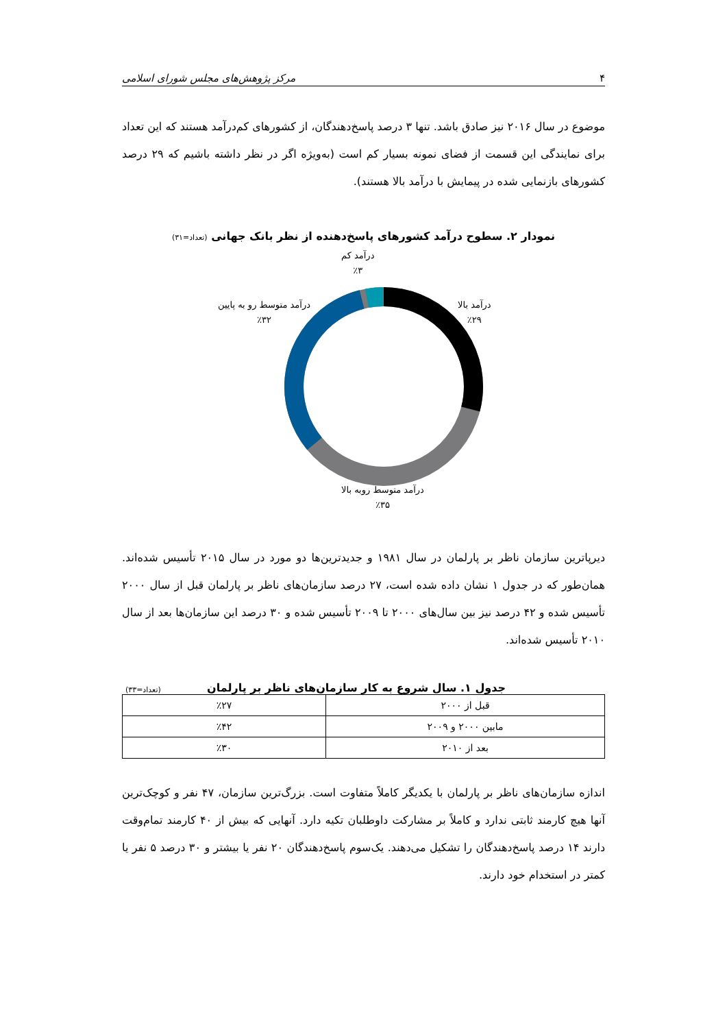۴ مرکز پژوهش‌های مجلس شورای اسلامی
موضوع در سال ۲۰۱۶ نیز صادق باشد. تنها ۳ درصد پاسخ‌دهندگان، از کشورهای کم‌درآمد هستند که این تعداد برای نمایندگی این قسمت از فضای نمونه بسیار کم است (به‌ویژه اگر در نظر داشته باشیم که ۲۹ درصد کشورهای بازنمایی شده در پیمایش با درآمد بالا هستند).
نمودار ۲. سطوح درآمد کشورهای پاسخ‌دهنده از نظر بانک جهانی (تعداد=۳۱)
درآمد کم
٪۳
درآمد بالا
٪۲۹
درآمد متوسط رو به پایین
٪۳۲
درآمد متوسط روبه بالا
٪۳۵
دیرپاترین سازمان ناظر بر پارلمان در سال ۱۹۸۱ و جدیدترین‌ها دو مورد در سال ۲۰۱۵ تأسیس شده‌اند. همان‌طور که در جدول ۱ نشان داده شده است، ۲۷ درصد سازمان‌های ناظر بر پارلمان قبل از سال ۲۰۰۰ تأسیس شده و ۴۲ درصد نیز بین سال‌های ۲۰۰۰ تا ۲۰۰۹ تأسیس شده و ۳۰ درصد این سازمان‌ها بعد از سال ۲۰۱۰ تأسیس شده‌اند.
جدول ۱. سال شروع به کار سازمان‌های ناظر بر پارلمان (تعداد=۳۳)
| قبل از ۲۰۰۰ | ٪۲۷ |
| مابین ۲۰۰۰ و ۲۰۰۹ | ٪۴۲ |
| بعد از ۲۰۱۰ | ٪۳۰ |
اندازه سازمان‌های ناظر بر پارلمان با یکدیگر کاملاً متفاوت است. بزرگ‌ترین سازمان، ۴۷ نفر و کوچک‌ترین آنها هیچ کارمند ثابتی ندارد و کاملاً بر مشارکت داوطلبان تکیه دارد. آنهایی که بیش از ۴۰ کارمند تمام‌وقت دارند ۱۴ درصد پاسخ‌دهندگان را تشکیل می‌دهند. یک‌سوم پاسخ‌دهندگان ۲۰ نفر یا بیشتر و ۳۰ درصد ۵ نفر یا کمتر در استخدام خود دارند.